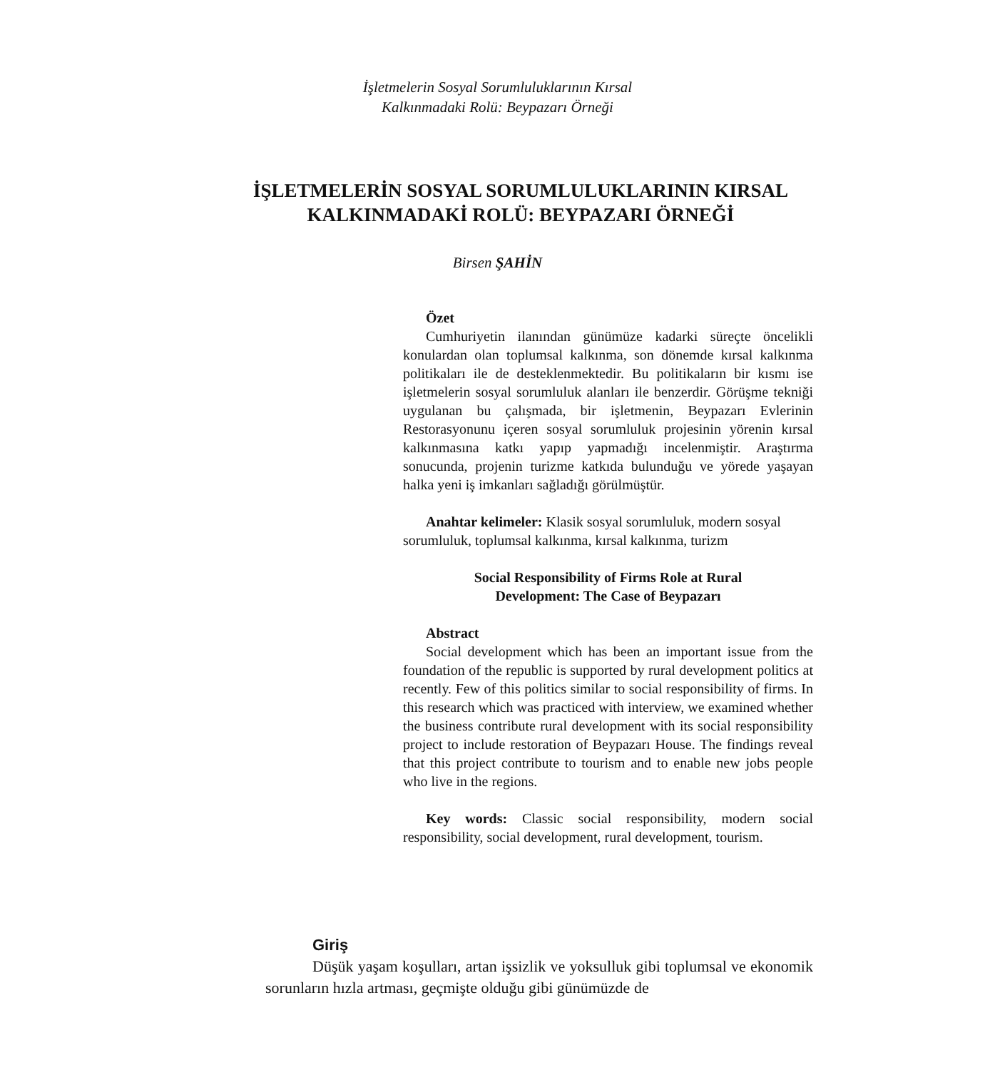İşletmelerin Sosyal Sorumluluklarının Kırsal
Kalkınmadaki Rolü: Beypazarı Örneği
İŞLETMELERİN SOSYAL SORUMLULUKLARININ KIRSAL KALKINMADAKİ ROLÜ: BEYPAZARI ÖRNEĞİ
Birsen ŞAHİN
Özet
Cumhuriyetin ilanından günümüze kadarki süreçte öncelikli konulardan olan toplumsal kalkınma, son dönemde kırsal kalkınma politikaları ile de desteklenmektedir. Bu politikaların bir kısmı ise işletmelerin sosyal sorumluluk alanları ile benzerdir. Görüşme tekniği uygulanan bu çalışmada, bir işletmenin, Beypazarı Evlerinin Restorasyonunu içeren sosyal sorumluluk projesinin yörenin kırsal kalkınmasına katkı yapıp yapmadığı incelenmiştir. Araştırma sonucunda, projenin turizme katkıda bulunduğu ve yörede yaşayan halka yeni iş imkanları sağladığı görülmüştür.
Anahtar kelimeler: Klasik sosyal sorumluluk, modern sosyal sorumluluk, toplumsal kalkınma, kırsal kalkınma, turizm
Social Responsibility of Firms Role at Rural
Development: The Case of Beypazarı
Abstract
Social development which has been an important issue from the foundation of the republic is supported by rural development politics at recently. Few of this politics similar to social responsibility of firms. In this research which was practiced with interview, we examined whether the business contribute rural development with its social responsibility project to include restoration of Beypazarı House. The findings reveal that this project contribute to tourism and to enable new jobs people who live in the regions.
Key words: Classic social responsibility, modern social responsibility, social development, rural development, tourism.
Giriş
Düşük yaşam koşulları, artan işsizlik ve yoksulluk gibi toplumsal ve ekonomik sorunların hızla artması, geçmişte olduğu gibi günümüzde de